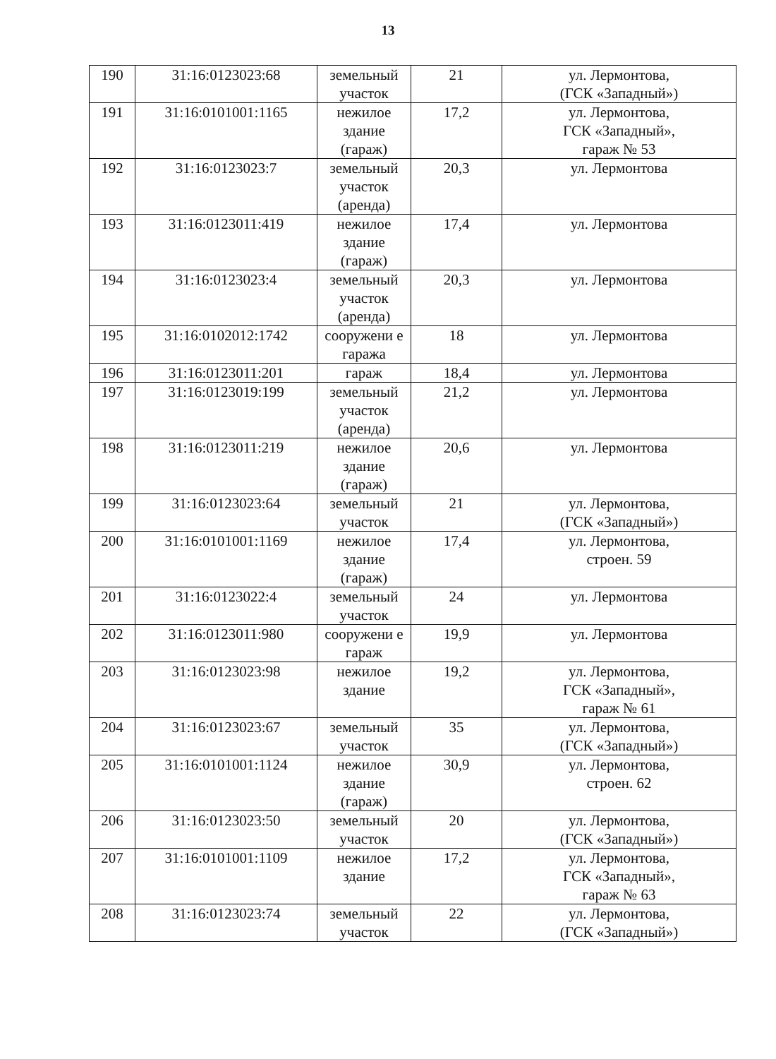13
| 190 | 31:16:0123023:68 | земельный участок | 21 | ул. Лермонтова, (ГСК «Западный») |
| 191 | 31:16:0101001:1165 | нежилое здание (гараж) | 17,2 | ул. Лермонтова, ГСК «Западный», гараж № 53 |
| 192 | 31:16:0123023:7 | земельный участок (аренда) | 20,3 | ул. Лермонтова |
| 193 | 31:16:0123011:419 | нежилое здание (гараж) | 17,4 | ул. Лермонтова |
| 194 | 31:16:0123023:4 | земельный участок (аренда) | 20,3 | ул. Лермонтова |
| 195 | 31:16:0102012:1742 | сооружени е гаража | 18 | ул. Лермонтова |
| 196 | 31:16:0123011:201 | гараж | 18,4 | ул. Лермонтова |
| 197 | 31:16:0123019:199 | земельный участок (аренда) | 21,2 | ул. Лермонтова |
| 198 | 31:16:0123011:219 | нежилое здание (гараж) | 20,6 | ул. Лермонтова |
| 199 | 31:16:0123023:64 | земельный участок | 21 | ул. Лермонтова, (ГСК «Западный») |
| 200 | 31:16:0101001:1169 | нежилое здание (гараж) | 17,4 | ул. Лермонтова, строен. 59 |
| 201 | 31:16:0123022:4 | земельный участок | 24 | ул. Лермонтова |
| 202 | 31:16:0123011:980 | сооружени е гараж | 19,9 | ул. Лермонтова |
| 203 | 31:16:0123023:98 | нежилое здание | 19,2 | ул. Лермонтова, ГСК «Западный», гараж № 61 |
| 204 | 31:16:0123023:67 | земельный участок | 35 | ул. Лермонтова, (ГСК «Западный») |
| 205 | 31:16:0101001:1124 | нежилое здание (гараж) | 30,9 | ул. Лермонтова, строен. 62 |
| 206 | 31:16:0123023:50 | земельный участок | 20 | ул. Лермонтова, (ГСК «Западный») |
| 207 | 31:16:0101001:1109 | нежилое здание | 17,2 | ул. Лермонтова, ГСК «Западный», гараж № 63 |
| 208 | 31:16:0123023:74 | земельный участок | 22 | ул. Лермонтова, (ГСК «Западный») |